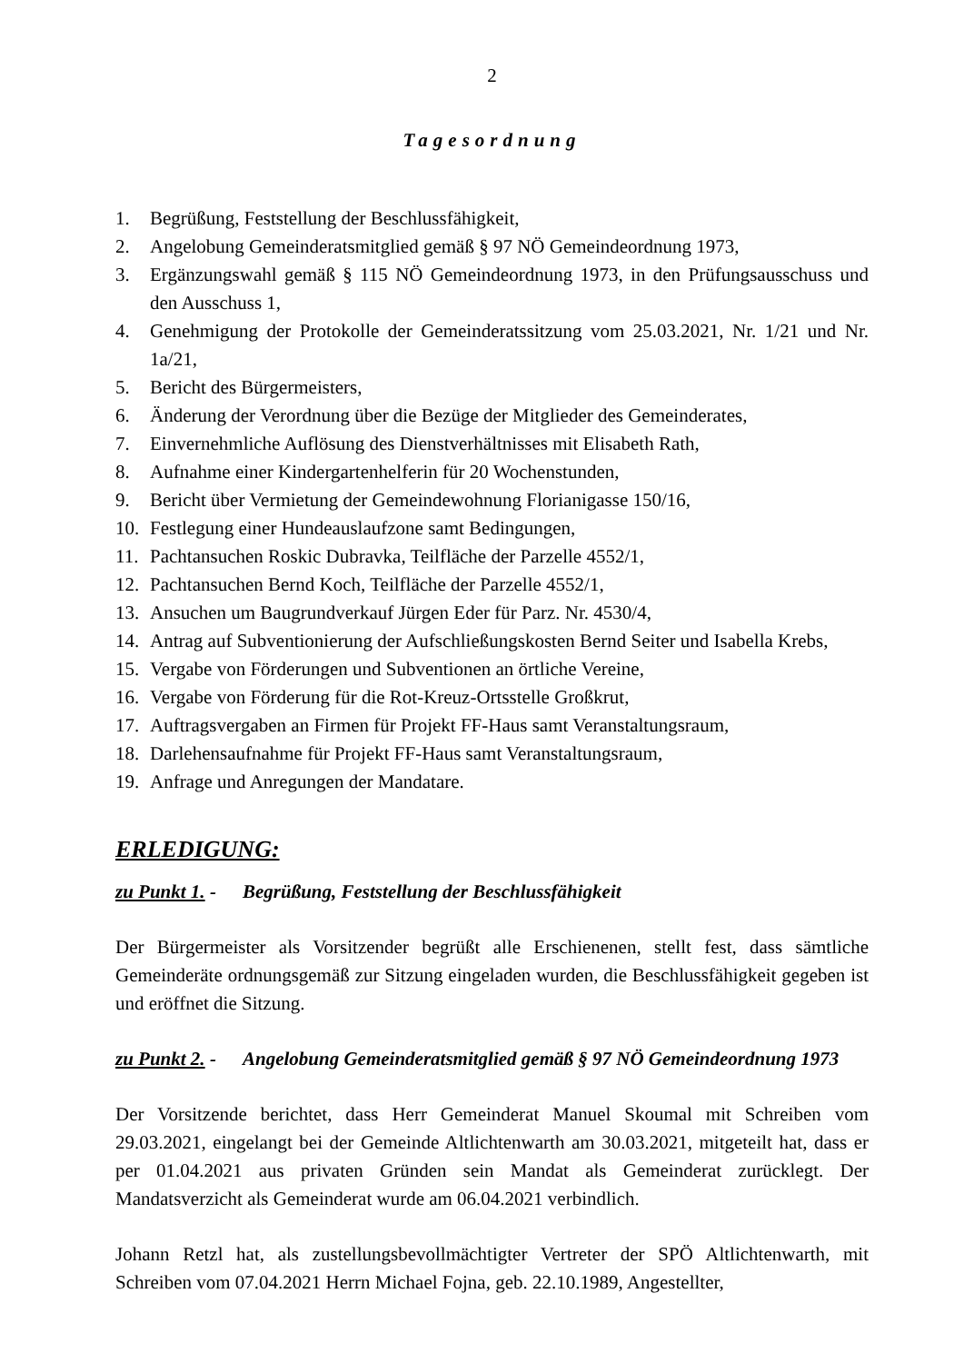2
Tagesordnung
1. Begrüßung, Feststellung der Beschlussfähigkeit,
2. Angelobung Gemeinderatsmitglied gemäß § 97 NÖ Gemeindeordnung 1973,
3. Ergänzungswahl gemäß § 115 NÖ Gemeindeordnung 1973, in den Prüfungsausschuss und den Ausschuss 1,
4. Genehmigung der Protokolle der Gemeinderatssitzung vom 25.03.2021, Nr. 1/21 und Nr. 1a/21,
5. Bericht des Bürgermeisters,
6. Änderung der Verordnung über die Bezüge der Mitglieder des Gemeinderates,
7. Einvernehmliche Auflösung des Dienstverhältnisses mit Elisabeth Rath,
8. Aufnahme einer Kindergartenhelferin für 20 Wochenstunden,
9. Bericht über Vermietung der Gemeindewohnung Florianigasse 150/16,
10. Festlegung einer Hundeauslaufzone samt Bedingungen,
11. Pachtansuchen Roskic Dubravka, Teilfläche der Parzelle 4552/1,
12. Pachtansuchen Bernd Koch, Teilfläche der Parzelle 4552/1,
13. Ansuchen um Baugrundverkauf Jürgen Eder für Parz. Nr. 4530/4,
14. Antrag auf Subventionierung der Aufschließungskosten Bernd Seiter und Isabella Krebs,
15. Vergabe von Förderungen und Subventionen an örtliche Vereine,
16. Vergabe von Förderung für die Rot-Kreuz-Ortsstelle Großkrut,
17. Auftragsvergaben an Firmen für Projekt FF-Haus samt Veranstaltungsraum,
18. Darlehensaufnahme für Projekt FF-Haus samt Veranstaltungsraum,
19. Anfrage und Anregungen der Mandatare.
ERLEDIGUNG:
zu Punkt 1. - Begrüßung, Feststellung der Beschlussfähigkeit
Der Bürgermeister als Vorsitzender begrüßt alle Erschienenen, stellt fest, dass sämtliche Gemeinderäte ordnungsgemäß zur Sitzung eingeladen wurden, die Beschlussfähigkeit gegeben ist und eröffnet die Sitzung.
zu Punkt 2. - Angelobung Gemeinderatsmitglied gemäß § 97 NÖ Gemeindeordnung 1973
Der Vorsitzende berichtet, dass Herr Gemeinderat Manuel Skoumal mit Schreiben vom 29.03.2021, eingelangt bei der Gemeinde Altlichtenwarth am 30.03.2021, mitgeteilt hat, dass er per 01.04.2021 aus privaten Gründen sein Mandat als Gemeinderat zurücklegt. Der Mandatsverzicht als Gemeinderat wurde am 06.04.2021 verbindlich.
Johann Retzl hat, als zustellungsbevollmächtigter Vertreter der SPÖ Altlichtenwarth, mit Schreiben vom 07.04.2021 Herrn Michael Fojna, geb. 22.10.1989, Angestellter,